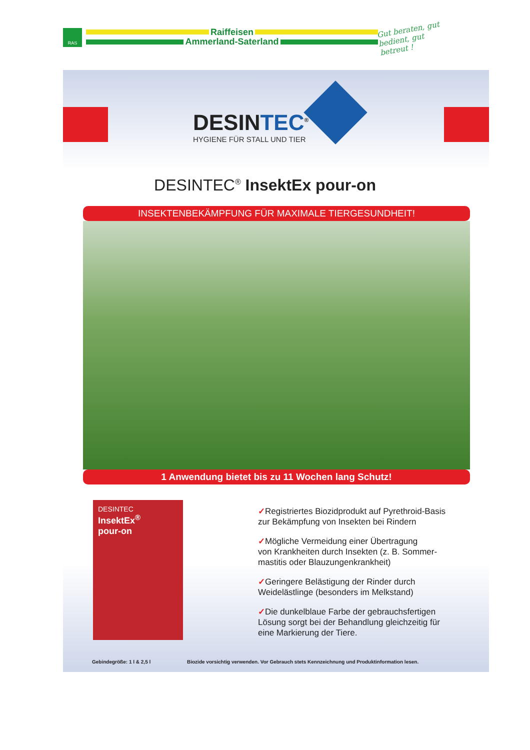RAS
Raiffeisen
Ammerland-Saterland
Gut beraten, gut bedient, gut betreut !
DESINTEC<sup>®</sup>
HYGIENE FÜR STALL UND TIER
DESINTEC<sup>®</sup> InsektEx pour-on
INSEKTENBEKÄMPFUNG FÜR MAXIMALE TIERGESUNDHEIT!
1 Anwendung bietet bis zu 11 Wochen lang Schutz!
DESINTEC
InsektEx<sup>®</sup>
pour-on
✓Registriertes Biozidprodukt auf Pyrethroid-Basis
zur Bekämpfung von Insekten bei Rindern
✓Mögliche Vermeidung einer Übertragung
von Krankheiten durch Insekten (z. B. Sommer-
mastitis oder Blauzungenkrankheit)
✓Geringere Belästigung der Rinder durch
Weidelästlinge (besonders im Melkstand)
✓Die dunkelblaue Farbe der gebrauchsfertigen
Lösung sorgt bei der Behandlung gleichzeitig für
eine Markierung der Tiere.
Gebindegröße: 1 l & 2,5 l
Biozide vorsichtig verwenden. Vor Gebrauch stets Kennzeichnung und Produktinformation lesen.